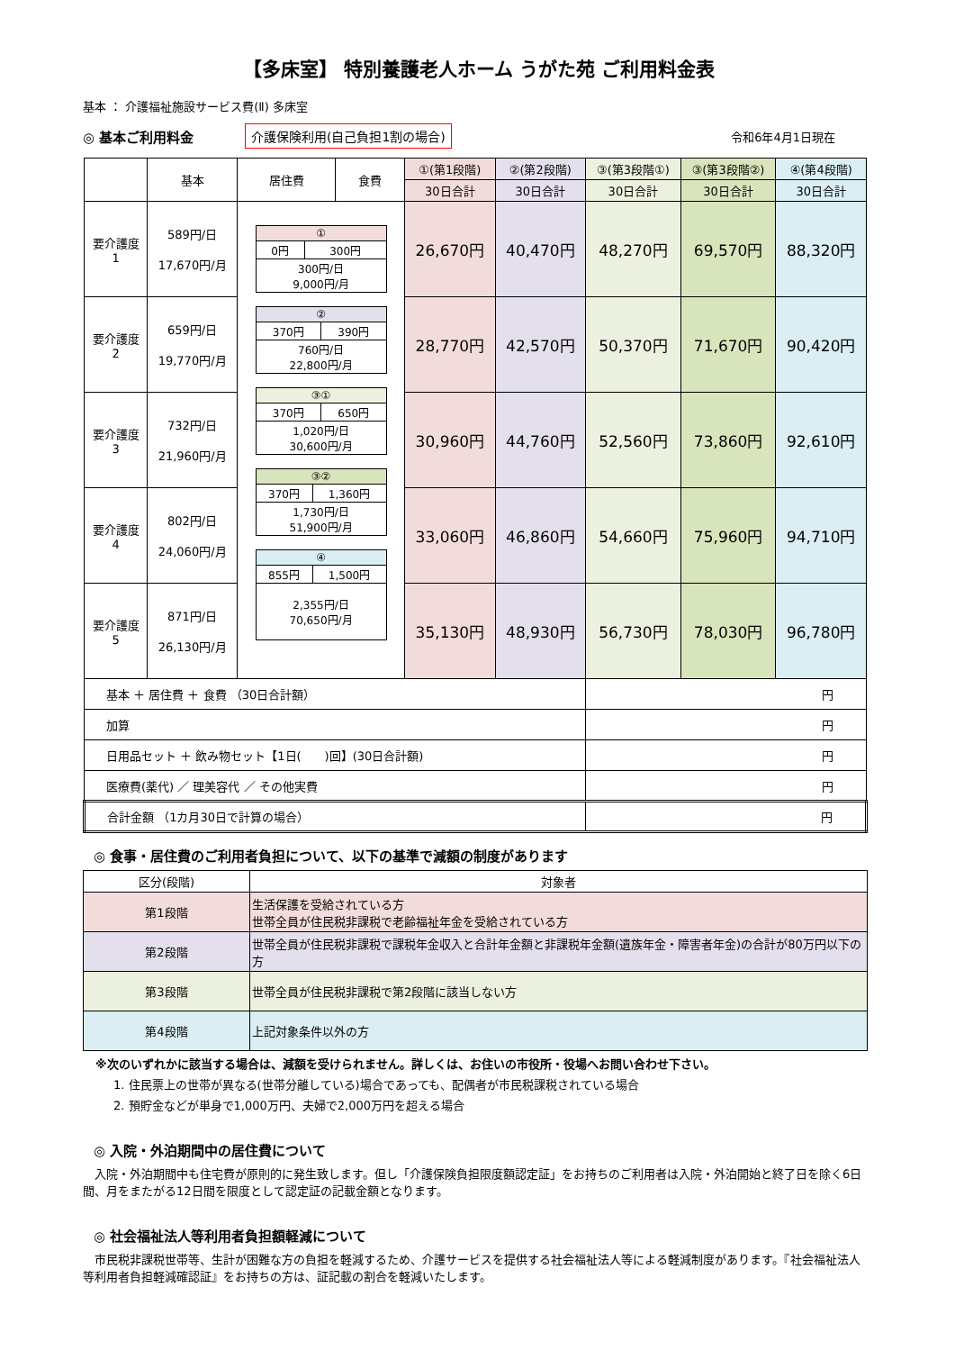【多床室】 特別養護老人ホーム うがた苑 ご利用料金表
基本 ： 介護福祉施設サービス費(Ⅱ) 多床室
◎ 基本ご利用料金 介護保険利用(自己負担1割の場合) 令和6年4月1日現在
| | 基本 | 居住費 | 食費 | ①(第1段階) | ②(第2段階) | ③(第3段階①) | ③(第3段階②) | ④(第4段階) |
| --- | --- | --- | --- | --- | --- | --- | --- | --- |
| | | | | 30日合計 | 30日合計 | 30日合計 | 30日合計 | 30日合計 |
| 要介護度 1 | 589円/日 17,670円/月 | / ① / / / 0円 / 300円 / / 300円/日 9,000円/月 / / / ② / / / 370円 / 390円 / / 760円/日 22,800円/月 / / / ③① / / / 370円 / 650円 / / 1,020円/日 30,600円/月 / / / ③② / / / 370円 / 1,360円 / / 1,730円/日 51,900円/月 / / / ④ / / / 855円 / 1,500円 / / 2,355円/日 70,650円/月 / / | | 26,670円 | 40,470円 | 48,270円 | 69,570円 | 88,320円 |
| 要介護度 2 | 659円/日 19,770円/月 | | | 28,770円 | 42,570円 | 50,370円 | 71,670円 | 90,420円 |
| 要介護度 3 | 732円/日 21,960円/月 | | | 30,960円 | 44,760円 | 52,560円 | 73,860円 | 92,610円 |
| 要介護度 4 | 802円/日 24,060円/月 | | | 33,060円 | 46,860円 | 54,660円 | 75,960円 | 94,710円 |
| 要介護度 5 | 871円/日 26,130円/月 | | | 35,130円 | 48,930円 | 56,730円 | 78,030円 | 96,780円 |
| 基本 ＋ 居住費 ＋ 食費 （30日合計額） | | | | | | 円 | | |
| 加算 | | | | | | 円 | | |
| 日用品セット ＋ 飲み物セット【1日( )回】(30日合計額) | | | | | | 円 | | |
| 医療費(薬代) ／ 理美容代 ／ その他実費 | | | | | | 円 | | |
| 合計金額 （1カ月30日で計算の場合） | | | | | | 円 | | |
◎ 食事・居住費のご利用者負担について、以下の基準で減額の制度があります
| 区分(段階) | 対象者 |
| --- | --- |
| 第1段階 | 生活保護を受給されている方 世帯全員が住民税非課税で老齢福祉年金を受給されている方 |
| 第2段階 | 世帯全員が住民税非課税で課税年金収入と合計年金額と非課税年金額(遺族年金・障害者年金)の合計が80万円以下の方 |
| 第3段階 | 世帯全員が住民税非課税で第2段階に該当しない方 |
| 第4段階 | 上記対象条件以外の方 |
※次のいずれかに該当する場合は、減額を受けられません。詳しくは、お住いの市役所・役場へお問い合わせ下さい。
1. 住民票上の世帯が異なる(世帯分離している)場合であっても、配偶者が市民税課税されている場合
2. 預貯金などが単身で1,000万円、夫婦で2,000万円を超える場合
◎ 入院・外泊期間中の居住費について
　入院・外泊期間中も住宅費が原則的に発生致します。但し「介護保険負担限度額認定証」をお持ちのご利用者は入院・外泊開始と終了日を除く6日間、月をまたがる12日間を限度として認定証の記載金額となります。
◎ 社会福祉法人等利用者負担額軽減について
　市民税非課税世帯等、生計が困難な方の負担を軽減するため、介護サービスを提供する社会福祉法人等による軽減制度があります。『社会福祉法人等利用者負担軽減確認証』をお持ちの方は、証記載の割合を軽減いたします。